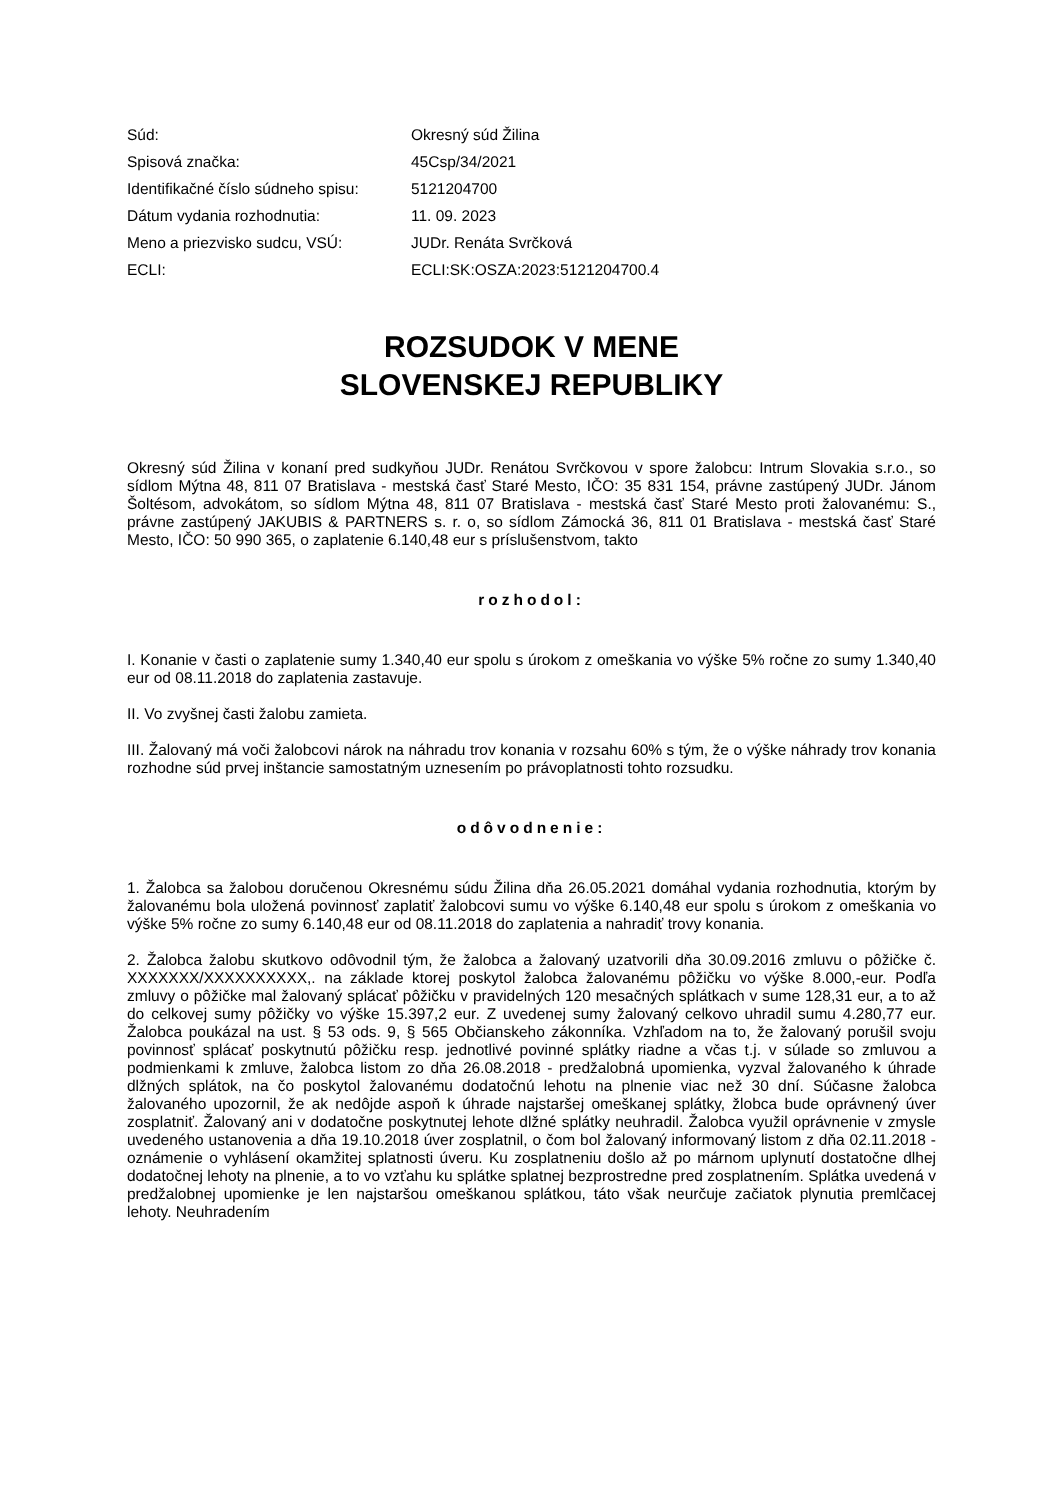| Súd: | Okresný súd Žilina |
| Spisová značka: | 45Csp/34/2021 |
| Identifikačné číslo súdneho spisu: | 5121204700 |
| Dátum vydania rozhodnutia: | 11. 09. 2023 |
| Meno a priezvisko sudcu, VSÚ: | JUDr. Renáta Svrčková |
| ECLI: | ECLI:SK:OSZA:2023:5121204700.4 |
ROZSUDOK V MENE
SLOVENSKEJ REPUBLIKY
Okresný súd Žilina v konaní pred sudkyňou JUDr. Renátou Svrčkovou v spore žalobcu: Intrum Slovakia s.r.o., so sídlom Mýtna 48, 811 07 Bratislava - mestská časť Staré Mesto, IČO: 35 831 154, právne zastúpený JUDr. Jánom Šoltésom, advokátom, so sídlom Mýtna 48, 811 07 Bratislava - mestská časť Staré Mesto proti žalovanému: S., právne zastúpený JAKUBIS & PARTNERS s. r. o, so sídlom Zámocká 36, 811 01 Bratislava - mestská časť Staré Mesto, IČO: 50 990 365, o zaplatenie 6.140,48 eur s príslušenstvom, takto
rozhodol:
I. Konanie v časti o zaplatenie sumy 1.340,40 eur spolu s úrokom z omeškania vo výške 5% ročne zo sumy 1.340,40 eur od 08.11.2018 do zaplatenia zastavuje.
II. Vo zvyšnej časti žalobu zamieta.
III. Žalovaný má voči žalobcovi nárok na náhradu trov konania v rozsahu 60% s tým, že o výške náhrady trov konania rozhodne súd prvej inštancie samostatným uznesením po právoplatnosti tohto rozsudku.
odôvodnenie:
1. Žalobca sa žalobou doručenou Okresnému súdu Žilina dňa 26.05.2021 domáhal vydania rozhodnutia, ktorým by žalovanému bola uložená povinnosť zaplatiť žalobcovi sumu vo výške 6.140,48 eur spolu s úrokom z omeškania vo výške 5% ročne zo sumy 6.140,48 eur od 08.11.2018 do zaplatenia a nahradiť trovy konania.
2. Žalobca žalobu skutkovo odôvodnil tým, že žalobca a žalovaný uzatvorili dňa 30.09.2016 zmluvu o pôžičke č. XXXXXXX/XXXXXXXXXX,. na základe ktorej poskytol žalobca žalovanému pôžičku vo výške 8.000,-eur. Podľa zmluvy o pôžičke mal žalovaný splácať pôžičku v pravidelných 120 mesačných splátkach v sume 128,31 eur, a to až do celkovej sumy pôžičky vo výške 15.397,2 eur. Z uvedenej sumy žalovaný celkovo uhradil sumu 4.280,77 eur. Žalobca poukázal na ust. § 53 ods. 9, § 565 Občianskeho zákonníka. Vzhľadom na to, že žalovaný porušil svoju povinnosť splácať poskytnutú pôžičku resp. jednotlivé povinné splátky riadne a včas t.j. v súlade so zmluvou a podmienkami k zmluve, žalobca listom zo dňa 26.08.2018 - predžalobná upomienka, vyzval žalovaného k úhrade dlžných splátok, na čo poskytol žalovanému dodatočnú lehotu na plnenie viac než 30 dní. Súčasne žalobca žalovaného upozornil, že ak nedôjde aspoň k úhrade najstaršej omeškanej splátky, žlobca bude oprávnený úver zosplatniť. Žalovaný ani v dodatočne poskytnutej lehote dlžné splátky neuhradil. Žalobca využil oprávnenie v zmysle uvedeného ustanovenia a dňa 19.10.2018 úver zosplatnil, o čom bol žalovaný informovaný listom z dňa 02.11.2018 - oznámenie o vyhlásení okamžitej splatnosti úveru. Ku zosplatneniu došlo až po márnom uplynutí dostatočne dlhej dodatočnej lehoty na plnenie, a to vo vzťahu ku splátke splatnej bezprostredne pred zosplatnením. Splátka uvedená v predžalobnej upomienke je len najstaršou omeškanou splátkou, táto však neurčuje začiatok plynutia premlčacej lehoty. Neuhradením